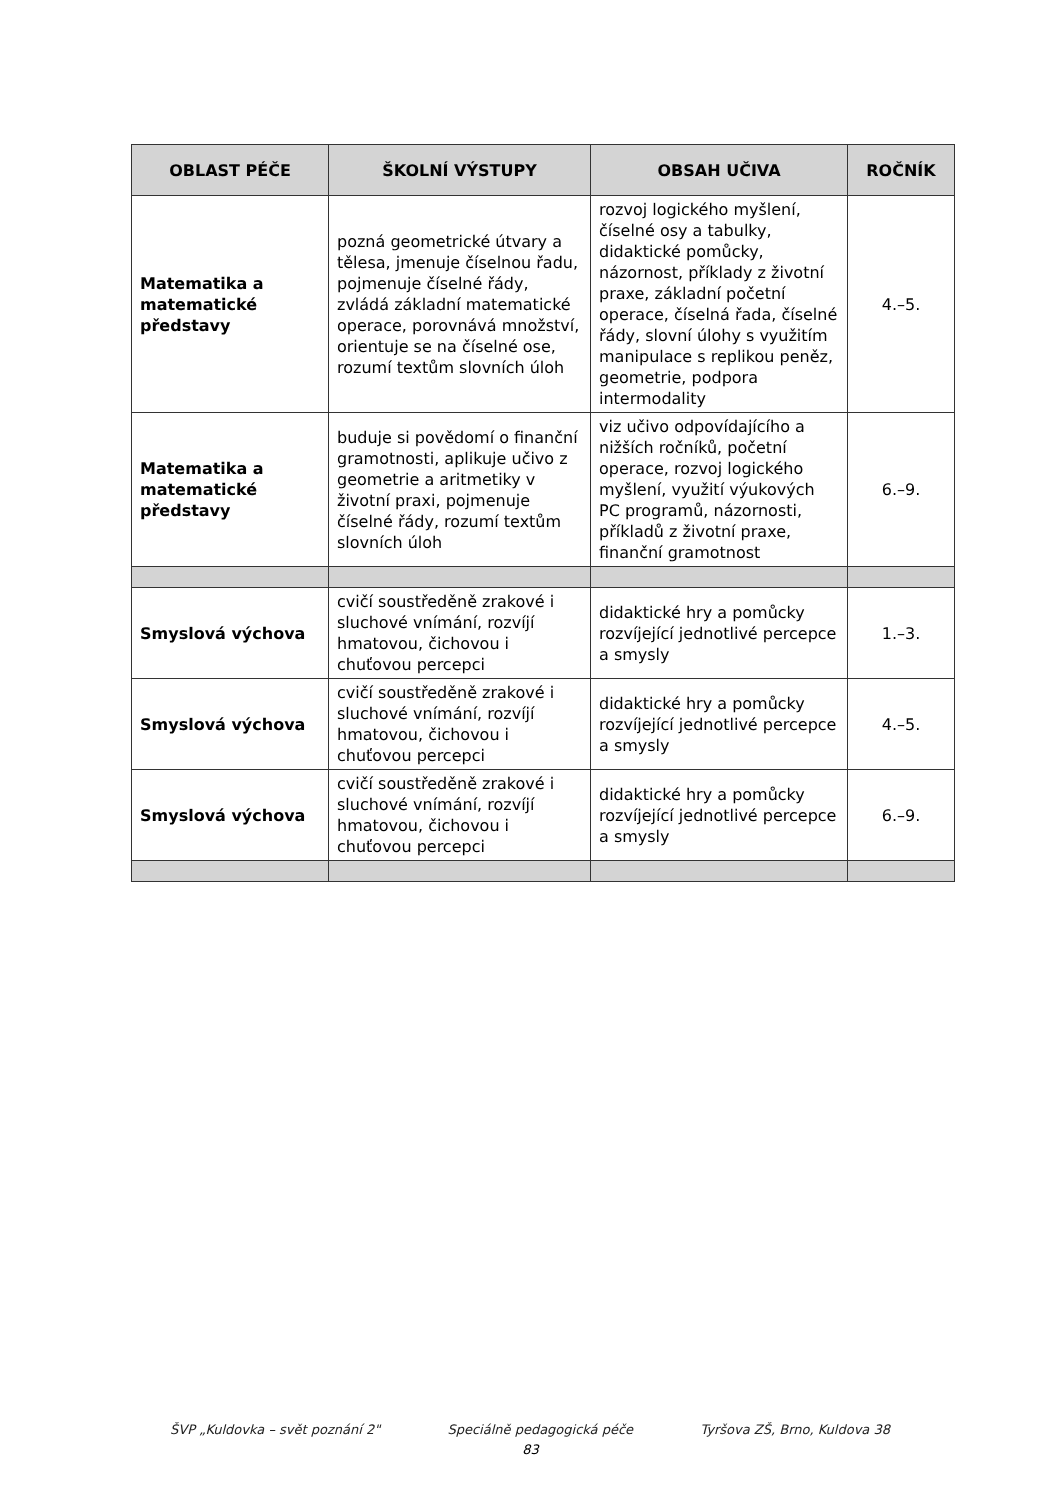| OBLAST PÉČE | ŠKOLNÍ VÝSTUPY | OBSAH UČIVA | ROČNÍK |
| --- | --- | --- | --- |
| Matematika a matematické představy | pozná geometrické útvary a tělesa, jmenuje číselnou řadu, pojmenuje číselné řády, zvládá základní matematické operace, porovnává množství, orientuje se na číselné ose, rozumí textům slovních úloh | rozvoj logického myšlení, číselné osy a tabulky, didaktické pomůcky, názornost, příklady z životní praxe, základní početní operace, číselná řada, číselné řády, slovní úlohy s využitím manipulace s replikou peněz, geometrie, podpora intermodality | 4.–5. |
| Matematika a matematické představy | buduje si povědomí o finanční gramotnosti, aplikuje učivo z geometrie a aritmetiky v životní praxi, pojmenuje číselné řády, rozumí textům slovních úloh | viz učivo odpovídajícího a nižších ročníků, početní operace, rozvoj logického myšlení, využití výukových PC programů, názornosti, příkladů z životní praxe, finanční gramotnost | 6.–9. |
| Smyslová výchova | cvičí soustředěně zrakové i sluchové vnímání, rozvíjí hmatovou, čichovou i chuťovou percepci | didaktické hry a pomůcky rozvíjející jednotlivé percepce a smysly | 1.–3. |
| Smyslová výchova | cvičí soustředěně zrakové i sluchové vnímání, rozvíjí hmatovou, čichovou i chuťovou percepci | didaktické hry a pomůcky rozvíjející jednotlivé percepce a smysly | 4.–5. |
| Smyslová výchova | cvičí soustředěně zrakové i sluchové vnímání, rozvíjí hmatovou, čichovou i chuťovou percepci | didaktické hry a pomůcky rozvíjející jednotlivé percepce a smysly | 6.–9. |
ŠVP „Kuldovka – svět poznání 2" Speciálně pedagogická péče Tyršova ZŠ, Brno, Kuldova 38
83